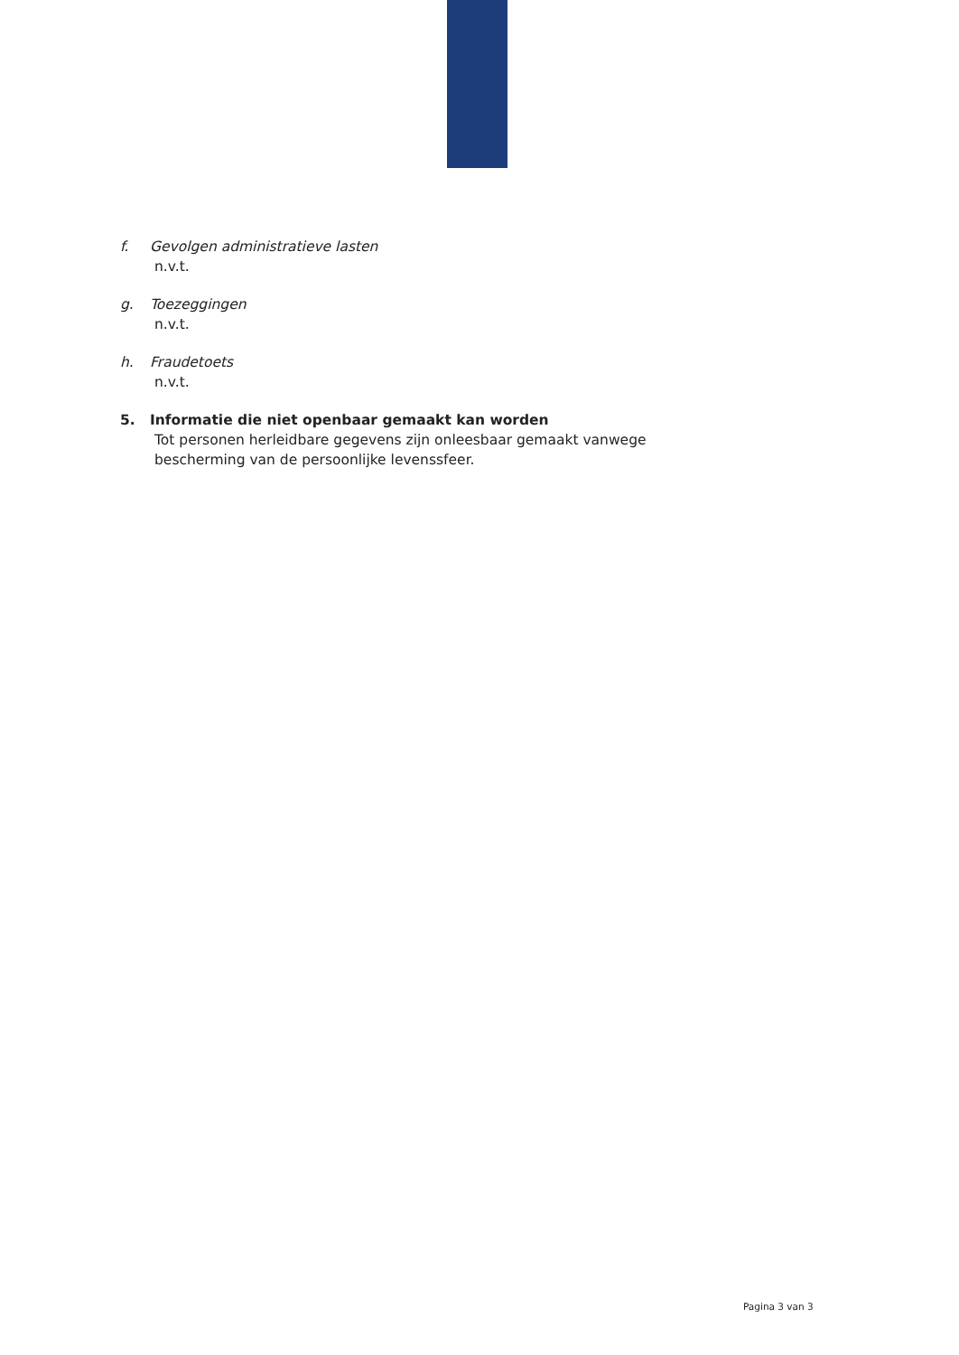f. Gevolgen administratieve lasten
n.v.t.
g. Toezeggingen
n.v.t.
h. Fraudetoets
n.v.t.
5. Informatie die niet openbaar gemaakt kan worden
Tot personen herleidbare gegevens zijn onleesbaar gemaakt vanwege bescherming van de persoonlijke levenssfeer.
Pagina 3 van 3